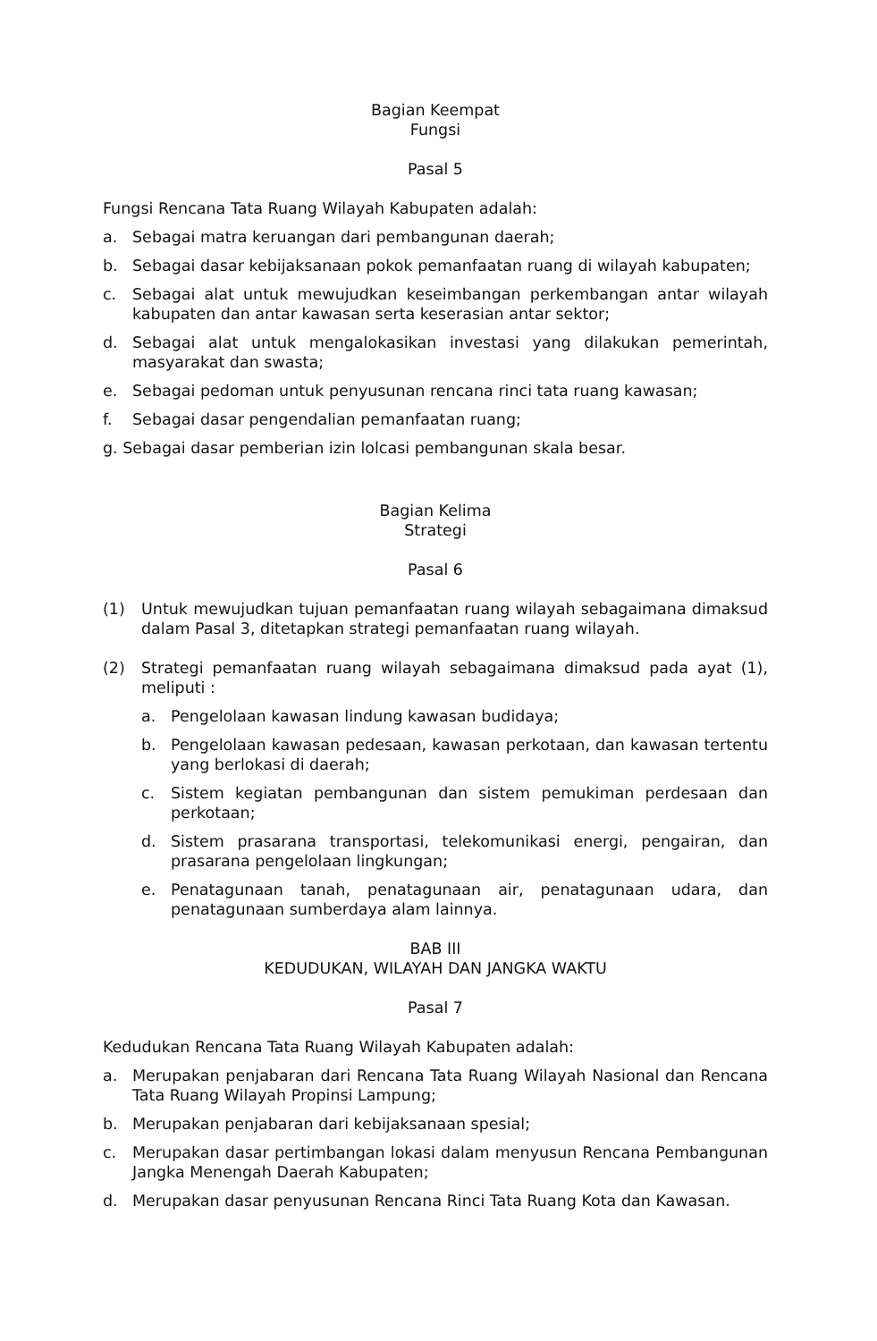Bagian Keempat
Fungsi
Pasal 5
Fungsi Rencana Tata Ruang Wilayah Kabupaten adalah:
a. Sebagai matra keruangan dari pembangunan daerah;
b. Sebagai dasar kebijaksanaan pokok pemanfaatan ruang di wilayah kabupaten;
c. Sebagai alat untuk mewujudkan keseimbangan perkembangan antar wilayah kabupaten dan antar kawasan serta keserasian antar sektor;
d. Sebagai alat untuk mengalokasikan investasi yang dilakukan pemerintah, masyarakat dan swasta;
e. Sebagai pedoman untuk penyusunan rencana rinci tata ruang kawasan;
f. Sebagai dasar pengendalian pemanfaatan ruang;
g. Sebagai dasar pemberian izin lolcasi pembangunan skala besar.
Bagian Kelima
Strategi
Pasal 6
(1) Untuk mewujudkan tujuan pemanfaatan ruang wilayah sebagaimana dimaksud dalam Pasal 3, ditetapkan strategi pemanfaatan ruang wilayah.
(2) Strategi pemanfaatan ruang wilayah sebagaimana dimaksud pada ayat (1), meliputi :
a. Pengelolaan kawasan lindung kawasan budidaya;
b. Pengelolaan kawasan pedesaan, kawasan perkotaan, dan kawasan tertentu yang berlokasi di daerah;
c. Sistem kegiatan pembangunan dan sistem pemukiman perdesaan dan perkotaan;
d. Sistem prasarana transportasi, telekomunikasi energi, pengairan, dan prasarana pengelolaan lingkungan;
e. Penatagunaan tanah, penatagunaan air, penatagunaan udara, dan penatagunaan sumberdaya alam lainnya.
BAB III
KEDUDUKAN, WILAYAH DAN JANGKA WAKTU
Pasal 7
Kedudukan Rencana Tata Ruang Wilayah Kabupaten adalah:
a. Merupakan penjabaran dari Rencana Tata Ruang Wilayah Nasional dan Rencana Tata Ruang Wilayah Propinsi Lampung;
b. Merupakan penjabaran dari kebijaksanaan spesial;
c. Merupakan dasar pertimbangan lokasi dalam menyusun Rencana Pembangunan Jangka Menengah Daerah Kabupaten;
d. Merupakan dasar penyusunan Rencana Rinci Tata Ruang Kota dan Kawasan.